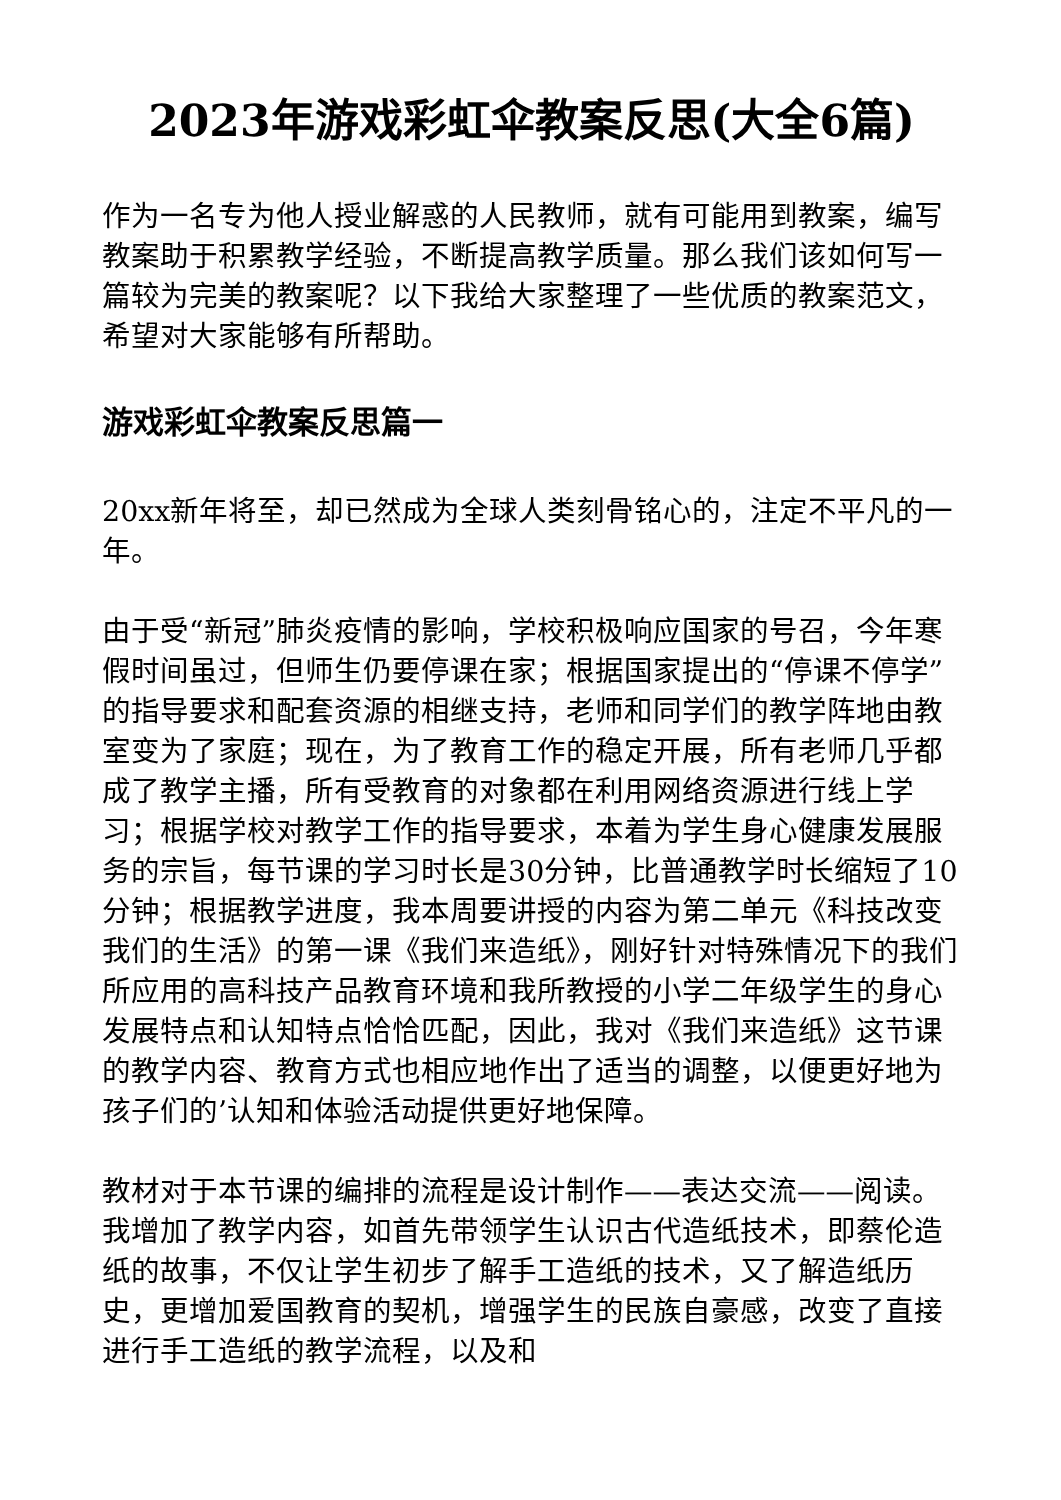2023年游戏彩虹伞教案反思(大全6篇)
作为一名专为他人授业解惑的人民教师，就有可能用到教案，编写教案助于积累教学经验，不断提高教学质量。那么我们该如何写一篇较为完美的教案呢？以下我给大家整理了一些优质的教案范文，希望对大家能够有所帮助。
游戏彩虹伞教案反思篇一
20xx新年将至，却已然成为全球人类刻骨铭心的，注定不平凡的一年。
由于受“新冠”肺炎疫情的影响，学校积极响应国家的号召，今年寒假时间虽过，但师生仍要停课在家；根据国家提出的“停课不停学”的指导要求和配套资源的相继支持，老师和同学们的教学阵地由教室变为了家庭；现在，为了教育工作的稳定开展，所有老师几乎都成了教学主播，所有受教育的对象都在利用网络资源进行线上学习；根据学校对教学工作的指导要求，本着为学生身心健康发展服务的宗旨，每节课的学习时长是30分钟，比普通教学时长缩短了10分钟；根据教学进度，我本周要讲授的内容为第二单元《科技改变我们的生活》的第一课《我们来造纸》，刚好针对特殊情况下的我们所应用的高科技产品教育环境和我所教授的小学二年级学生的身心发展特点和认知特点恰恰匹配，因此，我对《我们来造纸》这节课的教学内容、教育方式也相应地作出了适当的调整，以便更好地为孩子们的’认知和体验活动提供更好地保障。
教材对于本节课的编排的流程是设计制作——表达交流——阅读。我增加了教学内容，如首先带领学生认识古代造纸技术，即蔡伦造纸的故事，不仅让学生初步了解手工造纸的技术，又了解造纸历史，更增加爱国教育的契机，增强学生的民族自豪感，改变了直接进行手工造纸的教学流程，以及和